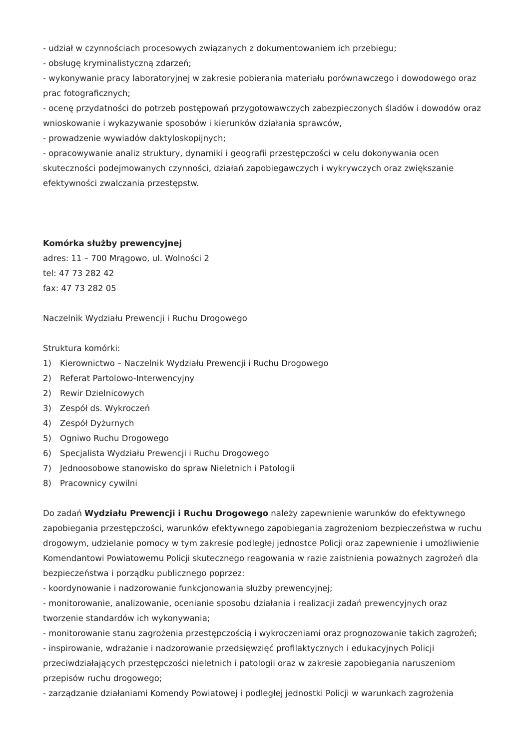- udział w czynnościach procesowych związanych z dokumentowaniem ich przebiegu;
- obsługę kryminalistyczną zdarzeń;
- wykonywanie pracy laboratoryjnej w zakresie pobierania materiału porównawczego i dowodowego oraz prac fotograficznych;
- ocenę przydatności do potrzeb postępowań przygotowawczych zabezpieczonych śladów i dowodów oraz wnioskowanie i wykazywanie sposobów i kierunków działania sprawców,
- prowadzenie wywiadów daktyloskopijnych;
- opracowywanie analiz struktury, dynamiki i geografii przestępczości w celu dokonywania ocen skuteczności podejmowanych czynności, działań zapobiegawczych i wykrywczych oraz zwiększanie efektywności zwalczania przestępstw.
Komórka służby prewencyjnej
adres: 11 – 700 Mrągowo, ul. Wolności 2
tel: 47 73 282 42
fax: 47 73 282 05
Naczelnik Wydziału Prewencji i Ruchu Drogowego
Struktura komórki:
1) Kierownictwo – Naczelnik Wydziału Prewencji i Ruchu Drogowego
2) Referat Partolowo-Interwencyjny
2) Rewir Dzielnicowych
3) Zespół ds. Wykroczeń
4) Zespół Dyżurnych
5) Ogniwo Ruchu Drogowego
6) Specjalista Wydziału Prewencji i Ruchu Drogowego
7) Jednoosobowe stanowisko do spraw Nieletnich i Patologii
8) Pracownicy cywilni
Do zadań Wydziału Prewencji i Ruchu Drogowego należy zapewnienie warunków do efektywnego zapobiegania przestępczości, warunków efektywnego zapobiegania zagrożeniom bezpieczeństwa w ruchu drogowym, udzielanie pomocy w tym zakresie podległej jednostce Policji oraz zapewnienie i umożliwienie Komendantowi Powiatowemu Policji skutecznego reagowania w razie zaistnienia poważnych zagrożeń dla bezpieczeństwa i porządku publicznego poprzez:
- koordynowanie i nadzorowanie funkcjonowania służby prewencyjnej;
- monitorowanie, analizowanie, ocenianie sposobu działania i realizacji zadań prewencyjnych oraz tworzenie standardów ich wykonywania;
- monitorowanie stanu zagrożenia przestępczością i wykroczeniami oraz prognozowanie takich zagrożeń;
- inspirowanie, wdrażanie i nadzorowanie przedsięwzięć profilaktycznych i edukacyjnych Policji przeciwdziałających przestępczości nieletnich i patologii oraz w zakresie zapobiegania naruszeniom przepisów ruchu drogowego;
- zarządzanie działaniami Komendy Powiatowej i podległej jednostki Policji w warunkach zagrożenia